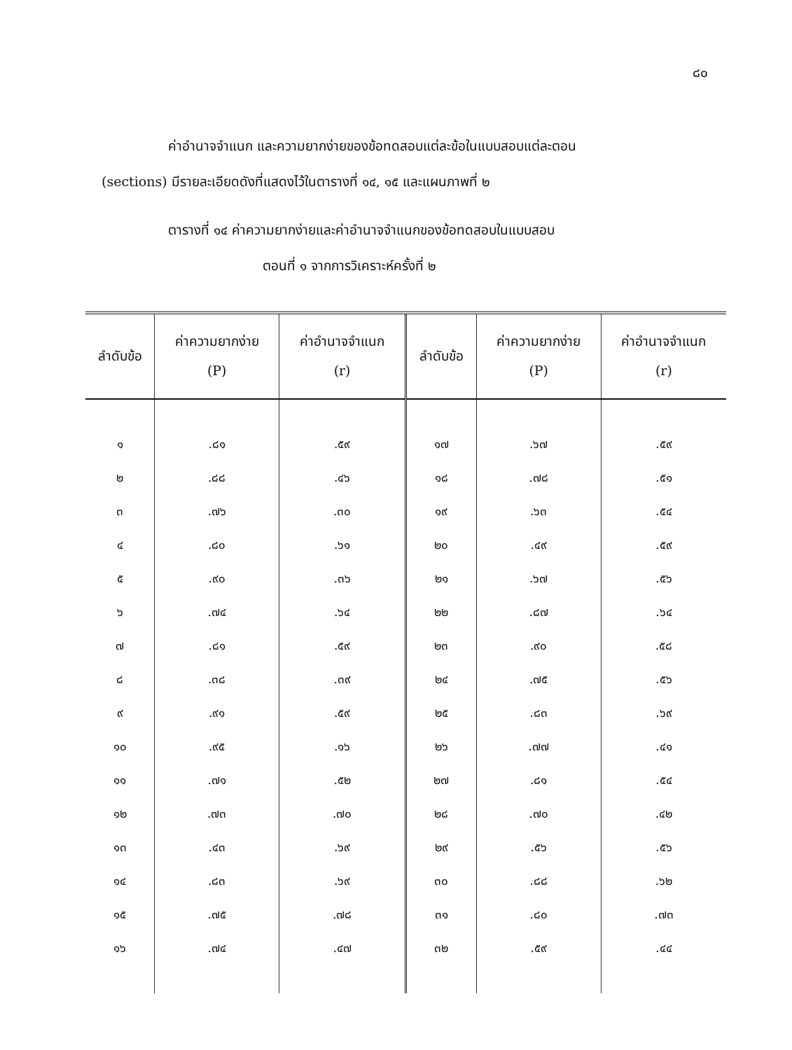๘๐
ค่าอำนาจจำแนก และความยากง่ายของข้อทดสอบแต่ละข้อในแบบสอบแต่ละตอน
(sections) มีรายละเอียดดังที่แสดงไว้ในตารางที่ ๑๔, ๑๕ และแผนภาพที่ ๒
ตารางที่ ๑๔ ค่าความยากง่ายและค่าอำนาจจำแนกของข้อทดสอบในแบบสอบ
ตอนที่ ๑ จากการวิเคราะห์ครั้งที่ ๒
| ลำดับข้อ | ค่าความยากง่าย (P) | ค่าอำนาจจำแนก (r) | ลำดับข้อ | ค่าความยากง่าย (P) | ค่าอำนาจจำแนก (r) |
| --- | --- | --- | --- | --- | --- |
| ๑ | .๘๑ | .๕๙ | ๑๗ | .๖๗ | .๕๙ |
| ๒ | .๘๘ | .๔๖ | ๑๘ | .๗๘ | .๕๑ |
| ๓ | .๗๖ | .๓๐ | ๑๙ | .๖๓ | .๕๔ |
| ๔ | .๘๐ | .๖๑ | ๒๐ | .๔๙ | .๕๙ |
| ๕ | .๙๐ | .๓๖ | ๒๑ | .๖๗ | .๕๖ |
| ๖ | .๗๔ | .๖๔ | ๒๒ | .๘๗ | .๖๔ |
| ๗ | .๘๑ | .๕๙ | ๒๓ | .๙๐ | .๕๘ |
| ๘ | .๓๘ | .๓๙ | ๒๔ | .๗๕ | .๕๖ |
| ๙ | .๙๑ | .๕๙ | ๒๕ | .๘๓ | .๖๙ |
| ๑๐ | .๙๕ | .๑๖ | ๒๖ | .๗๗ | .๔๑ |
| ๑๑ | .๗๑ | .๕๒ | ๒๗ | .๘๑ | .๕๔ |
| ๑๒ | .๗๓ | .๗๐ | ๒๘ | .๗๐ | .๔๒ |
| ๑๓ | .๔๓ | .๖๙ | ๒๙ | .๕๖ | .๕๖ |
| ๑๔ | .๘๓ | .๖๙ | ๓๐ | .๘๘ | .๖๒ |
| ๑๕ | .๗๕ | .๗๘ | ๓๑ | .๘๐ | .๗๓ |
| ๑๖ | .๗๔ | .๔๗ | ๓๒ | .๕๙ | .๔๔ |